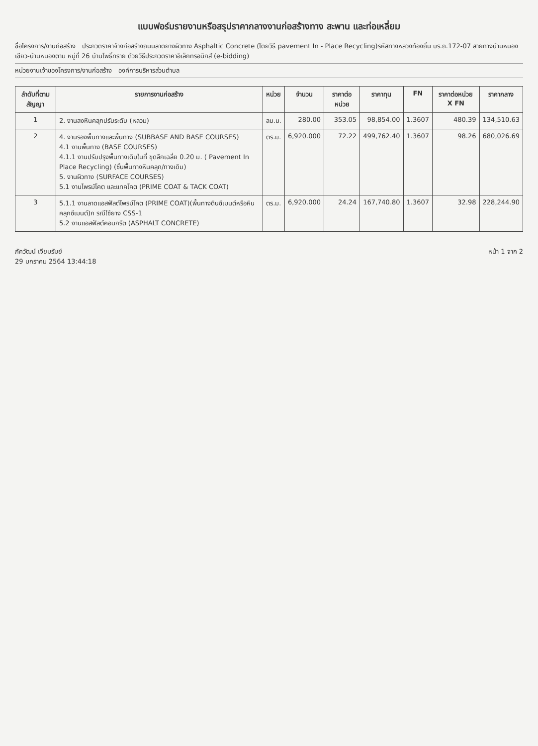แบบฟอร์มรายงานหรือสรุปราคากลางงานก่อสร้างทาง สะพาน และท่อเหลี่ยม
ชื่อโครงการ/งานก่อสร้าง ประกวดราคาจ้างก่อสร้างถนนลาดยางผิวทาง Asphaltic Concrete (โดยวิธี pavement In - Place Recycling)รหัสทางหลวงท้องถิ่น บร.ถ.172-07 สายทางบ้านหนองเขียว-บ้านหนองตาม หมู่ที่ 26 บ้านโพธิ์ทราย ด้วยวิธีประกวดราคาอิเล็กทรอนิกส์ (e-bidding)
หน่วยงานเจ้าของโครงการ/งานก่อสร้าง องค์การบริหารส่วนตำบล
| ลำดับที่ตามสัญญา | รายการงานก่อสร้าง | หน่วย | จำนวน | ราคาต่อหน่วย | ราคาทุน | FN | ราคาต่อหน่วย X FN | ราคากลาง |
| --- | --- | --- | --- | --- | --- | --- | --- | --- |
| 1 | 2. งานลงหินคลุกปรับระดับ (หลวม) | ลบ.ม. | 280.00 | 353.05 | 98,854.00 | 1.3607 | 480.39 | 134,510.63 |
| 2 | 4. งานรองพื้นทางและพื้นทาง (SUBBASE AND BASE COURSES) 4.1 งานพื้นทาง (BASE COURSES) 4.1.1 งานปรับปรุงพื้นทางเดิมในที่ ขุดลึกเฉลี่ย 0.20 ม. ( Pavement In Place Recycling) (ชั้นพื้นทางหินคลุก/ทางเดิม) 5. งานผิวทาง (SURFACE COURSES) 5.1 งานไพรม์โคต และแทคโคต (PRIME COAT & TACK COAT) | ตร.ม. | 6,920.000 | 72.22 | 499,762.40 | 1.3607 | 98.26 | 680,026.69 |
| 3 | 5.1.1 งานลาดแอสฟัลต์ไพรม์โคต (PRIME COAT)(พื้นทางดินซีเมนต์หรือหินคลุกซีเมนต์)ก รณีใช้ยาง CSS-1 5.2 งานแอสฟัลต์คอนกรีต (ASPHALT CONCRETE) | ตร.ม. | 6,920.000 | 24.24 | 167,740.80 | 1.3607 | 32.98 | 228,244.90 |
ภัควัฒน์ เจียมรัมย์
29 มกราคม 2564 13:44:18
หน้า 1 จาก 2